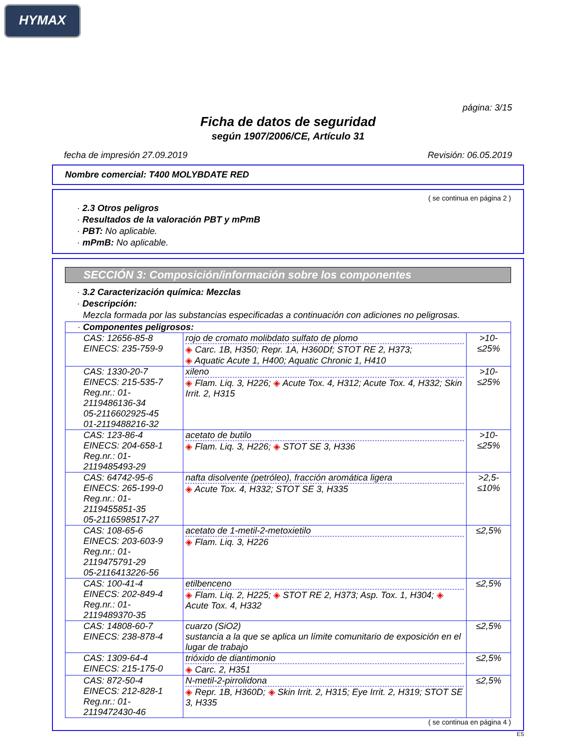HYMAX
página: 3/15
Ficha de datos de seguridad
según 1907/2006/CE, Artículo 31
fecha de impresión 27.09.2019 Revisión: 06.05.2019
Nombre comercial: T400 MOLYBDATE RED
( se continua en página 2 )
· 2.3 Otros peligros
· Resultados de la valoración PBT y mPmB
· PBT: No aplicable.
· mPmB: No aplicable.
SECCIÓN 3: Composición/información sobre los componentes
· 3.2 Caracterización química: Mezclas
· Descripción:
Mezcla formada por las substancias especificadas a continuación con adiciones no peligrosas.
| · Componentes peligrosos: | | |
| CAS: 12656-85-8 EINECS: 235-759-9 | rojo de cromato molibdato sulfato de plomo ◈ Carc. 1B, H350; Repr. 1A, H360Df; STOT RE 2, H373; ◈ Aquatic Acute 1, H400; Aquatic Chronic 1, H410 | >10-≤25% |
| CAS: 1330-20-7 EINECS: 215-535-7 Reg.nr.: 01-2119486136-34 05-2116602925-45 01-2119488216-32 | xileno ◈ Flam. Liq. 3, H226; ◈ Acute Tox. 4, H312; Acute Tox. 4, H332; Skin Irrit. 2, H315 | >10-≤25% |
| CAS: 123-86-4 EINECS: 204-658-1 Reg.nr.: 01-2119485493-29 | acetato de butilo ◈ Flam. Liq. 3, H226; ◈ STOT SE 3, H336 | >10-≤25% |
| CAS: 64742-95-6 EINECS: 265-199-0 Reg.nr.: 01-2119455851-35 05-2116598517-27 | nafta disolvente (petróleo), fracción aromática ligera ◈ Acute Tox. 4, H332; STOT SE 3, H335 | >2,5-≤10% |
| CAS: 108-65-6 EINECS: 203-603-9 Reg.nr.: 01-2119475791-29 05-2116413226-56 | acetato de 1-metil-2-metoxietilo ◈ Flam. Liq. 3, H226 | ≤2,5% |
| CAS: 100-41-4 EINECS: 202-849-4 Reg.nr.: 01-2119489370-35 | etilbenceno ◈ Flam. Liq. 2, H225; ◈ STOT RE 2, H373; Asp. Tox. 1, H304; ◈ Acute Tox. 4, H332 | ≤2,5% |
| CAS: 14808-60-7 EINECS: 238-878-4 | cuarzo (SiO2) sustancia a la que se aplica un límite comunitario de exposición en el lugar de trabajo | ≤2,5% |
| CAS: 1309-64-4 EINECS: 215-175-0 | trióxido de diantimonio ◈ Carc. 2, H351 | ≤2,5% |
| CAS: 872-50-4 EINECS: 212-828-1 Reg.nr.: 01-2119472430-46 | N-metil-2-pirrolidona ◈ Repr. 1B, H360D; ◈ Skin Irrit. 2, H315; Eye Irrit. 2, H319; STOT SE 3, H335 | ≤2,5% |
( se continua en página 4 )
ES